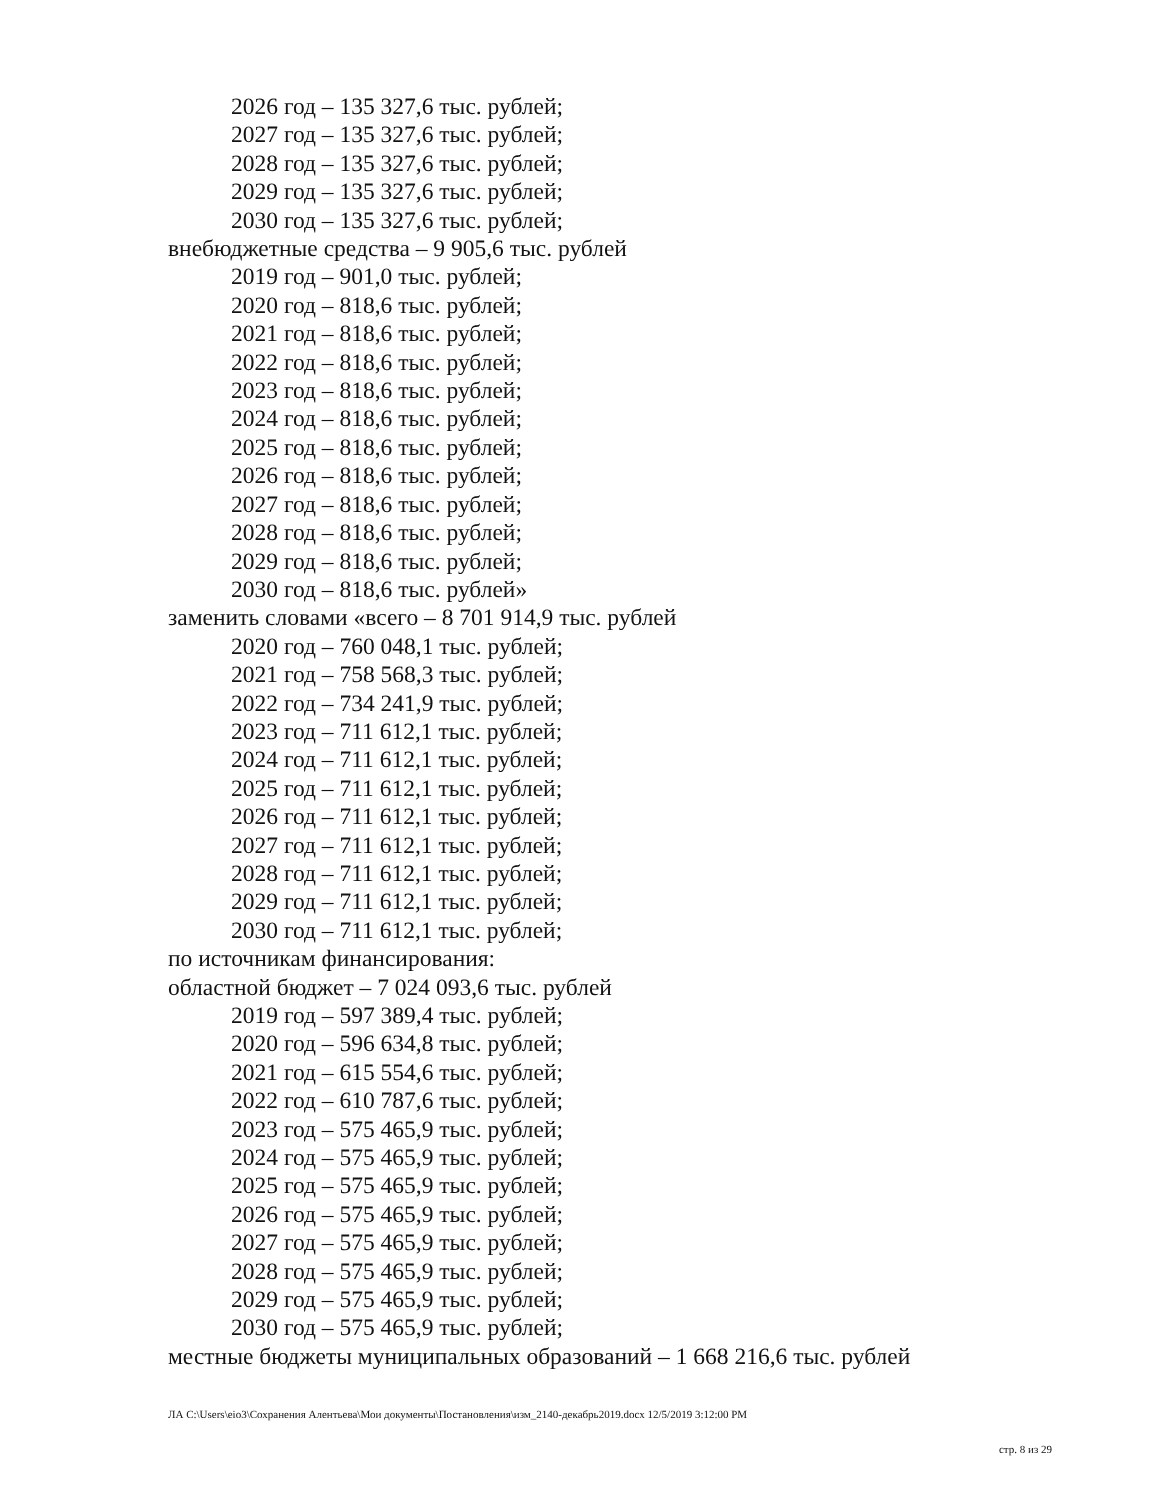2026 год – 135 327,6 тыс. рублей;
2027 год – 135 327,6 тыс. рублей;
2028 год – 135 327,6 тыс. рублей;
2029 год – 135 327,6 тыс. рублей;
2030 год – 135 327,6 тыс. рублей;
внебюджетные средства – 9 905,6 тыс. рублей
2019 год – 901,0 тыс. рублей;
2020 год – 818,6 тыс. рублей;
2021 год – 818,6 тыс. рублей;
2022 год – 818,6 тыс. рублей;
2023 год – 818,6 тыс. рублей;
2024 год – 818,6 тыс. рублей;
2025 год – 818,6 тыс. рублей;
2026 год – 818,6 тыс. рублей;
2027 год – 818,6 тыс. рублей;
2028 год – 818,6 тыс. рублей;
2029 год – 818,6 тыс. рублей;
2030 год – 818,6 тыс. рублей»
заменить словами «всего – 8 701 914,9 тыс. рублей
2020 год – 760 048,1 тыс. рублей;
2021 год – 758 568,3 тыс. рублей;
2022 год – 734 241,9 тыс. рублей;
2023 год – 711 612,1 тыс. рублей;
2024 год – 711 612,1 тыс. рублей;
2025 год – 711 612,1 тыс. рублей;
2026 год – 711 612,1 тыс. рублей;
2027 год – 711 612,1 тыс. рублей;
2028 год – 711 612,1 тыс. рублей;
2029 год – 711 612,1 тыс. рублей;
2030 год – 711 612,1 тыс. рублей;
по источникам финансирования:
областной бюджет – 7 024 093,6 тыс. рублей
2019 год – 597 389,4 тыс. рублей;
2020 год – 596 634,8 тыс. рублей;
2021 год – 615 554,6 тыс. рублей;
2022 год – 610 787,6 тыс. рублей;
2023 год – 575 465,9 тыс. рублей;
2024 год – 575 465,9 тыс. рублей;
2025 год – 575 465,9 тыс. рублей;
2026 год – 575 465,9 тыс. рублей;
2027 год – 575 465,9 тыс. рублей;
2028 год – 575 465,9 тыс. рублей;
2029 год – 575 465,9 тыс. рублей;
2030 год – 575 465,9 тыс. рублей;
местные бюджеты муниципальных образований – 1 668 216,6 тыс. рублей
ЛА C:\Users\eio3\Сохранения Алентьева\Мои документы\Постановления\изм_2140-декабрь2019.docx 12/5/2019 3:12:00 PM
стр. 8 из 29